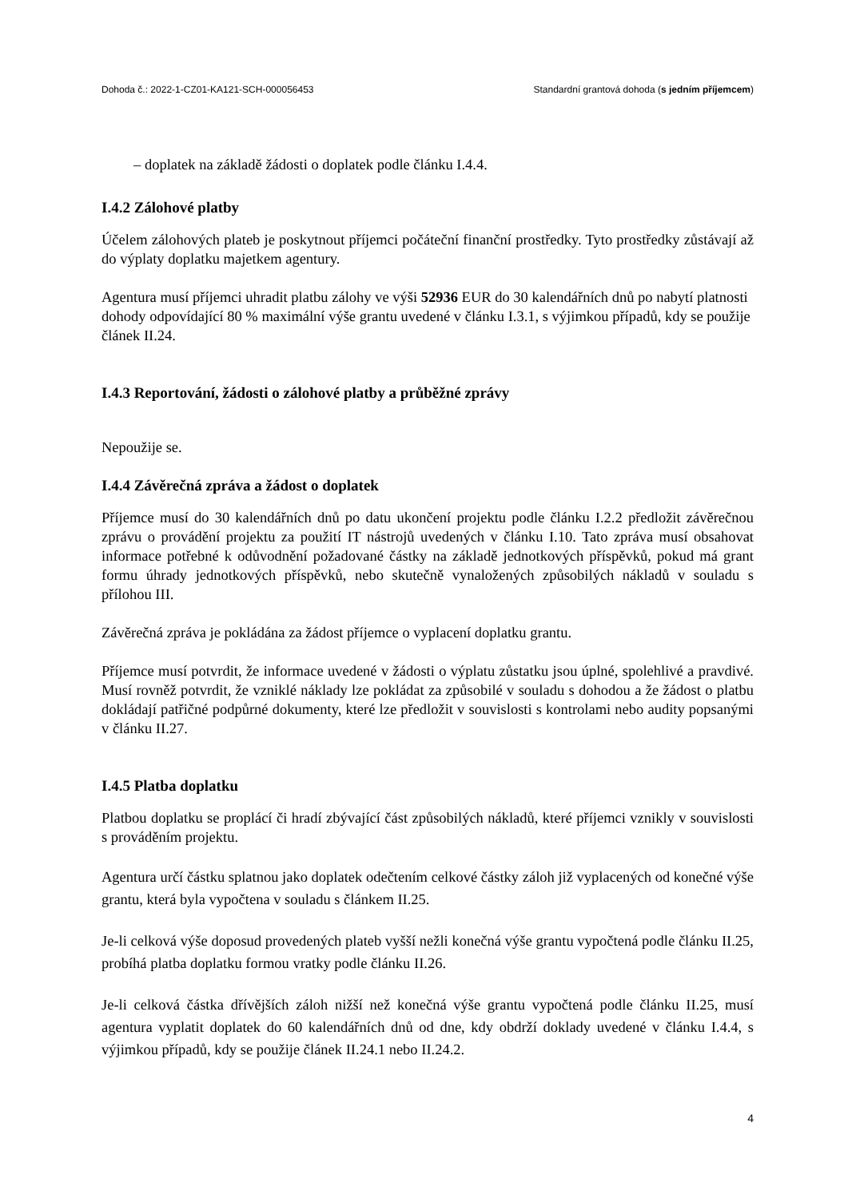Dohoda č.: 2022-1-CZ01-KA121-SCH-000056453 Standardní grantová dohoda (s jedním příjemcem)
– doplatek na základě žádosti o doplatek podle článku I.4.4.
I.4.2 Zálohové platby
Účelem zálohových plateb je poskytnout příjemci počáteční finanční prostředky. Tyto prostředky zůstávají až do výplaty doplatku majetkem agentury.
Agentura musí příjemci uhradit platbu zálohy ve výši 52936 EUR do 30 kalendářních dnů po nabytí platnosti dohody odpovídající 80 % maximální výše grantu uvedené v článku I.3.1, s výjimkou případů, kdy se použije článek II.24.
I.4.3 Reportování, žádosti o zálohové platby a průběžné zprávy
Nepoužije se.
I.4.4 Závěrečná zpráva a žádost o doplatek
Příjemce musí do 30 kalendářních dnů po datu ukončení projektu podle článku I.2.2 předložit závěrečnou zprávu o provádění projektu za použití IT nástrojů uvedených v článku I.10. Tato zpráva musí obsahovat informace potřebné k odůvodnění požadované částky na základě jednotkových příspěvků, pokud má grant formu úhrady jednotkových příspěvků, nebo skutečně vynaložených způsobilých nákladů v souladu s přílohou III.
Závěrečná zpráva je pokládána za žádost příjemce o vyplacení doplatku grantu.
Příjemce musí potvrdit, že informace uvedené v žádosti o výplatu zůstatku jsou úplné, spolehlivé a pravdivé. Musí rovněž potvrdit, že vzniklé náklady lze pokládat za způsobilé v souladu s dohodou a že žádost o platbu dokládají patřičné podpůrné dokumenty, které lze předložit v souvislosti s kontrolami nebo audity popsanými v článku II.27.
I.4.5 Platba doplatku
Platbou doplatku se proplácí či hradí zbývající část způsobilých nákladů, které příjemci vznikly v souvislosti s prováděním projektu.
Agentura určí částku splatnou jako doplatek odečtením celkové částky záloh již vyplacených od konečné výše grantu, která byla vypočtena v souladu s článkem II.25.
Je-li celková výše doposud provedených plateb vyšší nežli konečná výše grantu vypočtená podle článku II.25, probíhá platba doplatku formou vratky podle článku II.26.
Je-li celková částka dřívějších záloh nižší než konečná výše grantu vypočtená podle článku II.25, musí agentura vyplatit doplatek do 60 kalendářních dnů od dne, kdy obdrží doklady uvedené v článku I.4.4, s výjimkou případů, kdy se použije článek II.24.1 nebo II.24.2.
4